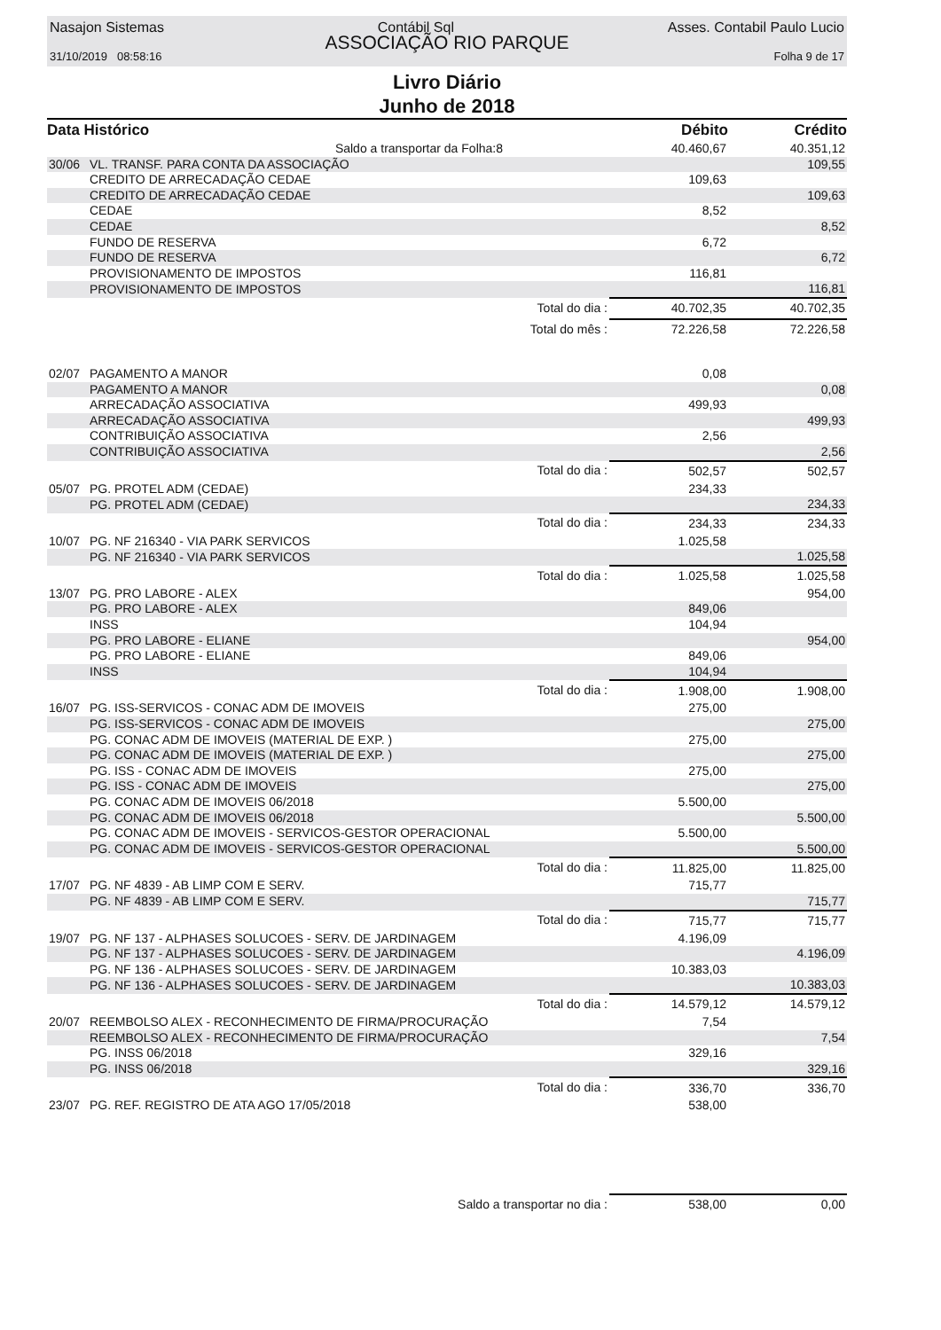Nasajon Sistemas Contábil Sql Asses. Contabil Paulo Lucio
ASSOCIAÇÃO RIO PARQUE
31/10/2019 08:58:16 Folha 9 de 17
Livro Diário
Junho de 2018
| Data Histórico | | Débito | Crédito |
| --- | --- | --- | --- |
| | Saldo a transportar da Folha:8 | 40.460,67 | 40.351,12 |
| 30/06 | VL. TRANSF. PARA CONTA DA ASSOCIAÇÃO | | 109,55 |
| | CREDITO DE ARRECADAÇÃO CEDAE | 109,63 | |
| | CREDITO DE ARRECADAÇÃO CEDAE | | 109,63 |
| | CEDAE | 8,52 | |
| | CEDAE | | 8,52 |
| | FUNDO DE RESERVA | 6,72 | |
| | FUNDO DE RESERVA | | 6,72 |
| | PROVISIONAMENTO DE IMPOSTOS | 116,81 | |
| | PROVISIONAMENTO DE IMPOSTOS | | 116,81 |
| | Total do dia : | 40.702,35 | 40.702,35 |
| | Total do mês : | 72.226,58 | 72.226,58 |
| 02/07 | PAGAMENTO A MANOR | 0,08 | |
| | PAGAMENTO A MANOR | | 0,08 |
| | ARRECADAÇÃO ASSOCIATIVA | 499,93 | |
| | ARRECADAÇÃO ASSOCIATIVA | | 499,93 |
| | CONTRIBUIÇÃO ASSOCIATIVA | 2,56 | |
| | CONTRIBUIÇÃO ASSOCIATIVA | | 2,56 |
| | Total do dia : | 502,57 | 502,57 |
| 05/07 | PG. PROTEL ADM (CEDAE) | 234,33 | |
| | PG. PROTEL ADM (CEDAE) | | 234,33 |
| | Total do dia : | 234,33 | 234,33 |
| 10/07 | PG. NF 216340 - VIA PARK SERVICOS | 1.025,58 | |
| | PG. NF 216340 - VIA PARK SERVICOS | | 1.025,58 |
| | Total do dia : | 1.025,58 | 1.025,58 |
| 13/07 | PG. PRO LABORE - ALEX | | 954,00 |
| | PG. PRO LABORE - ALEX | 849,06 | |
| | INSS | 104,94 | |
| | PG. PRO LABORE - ELIANE | | 954,00 |
| | PG. PRO LABORE - ELIANE | 849,06 | |
| | INSS | 104,94 | |
| | Total do dia : | 1.908,00 | 1.908,00 |
| 16/07 | PG. ISS-SERVICOS - CONAC ADM DE IMOVEIS | 275,00 | |
| | PG. ISS-SERVICOS - CONAC ADM DE IMOVEIS | | 275,00 |
| | PG. CONAC ADM DE IMOVEIS (MATERIAL DE EXP. ) | 275,00 | |
| | PG. CONAC ADM DE IMOVEIS (MATERIAL DE EXP. ) | | 275,00 |
| | PG. ISS - CONAC ADM DE IMOVEIS | 275,00 | |
| | PG. ISS - CONAC ADM DE IMOVEIS | | 275,00 |
| | PG. CONAC ADM DE IMOVEIS 06/2018 | 5.500,00 | |
| | PG. CONAC ADM DE IMOVEIS 06/2018 | | 5.500,00 |
| | PG. CONAC ADM DE IMOVEIS - SERVICOS-GESTOR OPERACIONAL | 5.500,00 | |
| | PG. CONAC ADM DE IMOVEIS - SERVICOS-GESTOR OPERACIONAL | | 5.500,00 |
| | Total do dia : | 11.825,00 | 11.825,00 |
| 17/07 | PG. NF 4839 - AB LIMP COM E SERV. | 715,77 | |
| | PG. NF 4839 - AB LIMP COM E SERV. | | 715,77 |
| | Total do dia : | 715,77 | 715,77 |
| 19/07 | PG. NF 137 - ALPHASES SOLUCOES - SERV. DE JARDINAGEM | 4.196,09 | |
| | PG. NF 137 - ALPHASES SOLUCOES - SERV. DE JARDINAGEM | | 4.196,09 |
| | PG. NF 136 - ALPHASES SOLUCOES - SERV. DE JARDINAGEM | 10.383,03 | |
| | PG. NF 136 - ALPHASES SOLUCOES - SERV. DE JARDINAGEM | | 10.383,03 |
| | Total do dia : | 14.579,12 | 14.579,12 |
| 20/07 | REEMBOLSO ALEX - RECONHECIMENTO DE FIRMA/PROCURAÇÃO | 7,54 | |
| | REEMBOLSO ALEX - RECONHECIMENTO DE FIRMA/PROCURAÇÃO | | 7,54 |
| | PG. INSS 06/2018 | 329,16 | |
| | PG. INSS 06/2018 | | 329,16 |
| | Total do dia : | 336,70 | 336,70 |
| 23/07 | PG. REF. REGISTRO DE ATA AGO 17/05/2018 | 538,00 | |
| | Saldo a transportar no dia : | 538,00 | 0,00 |